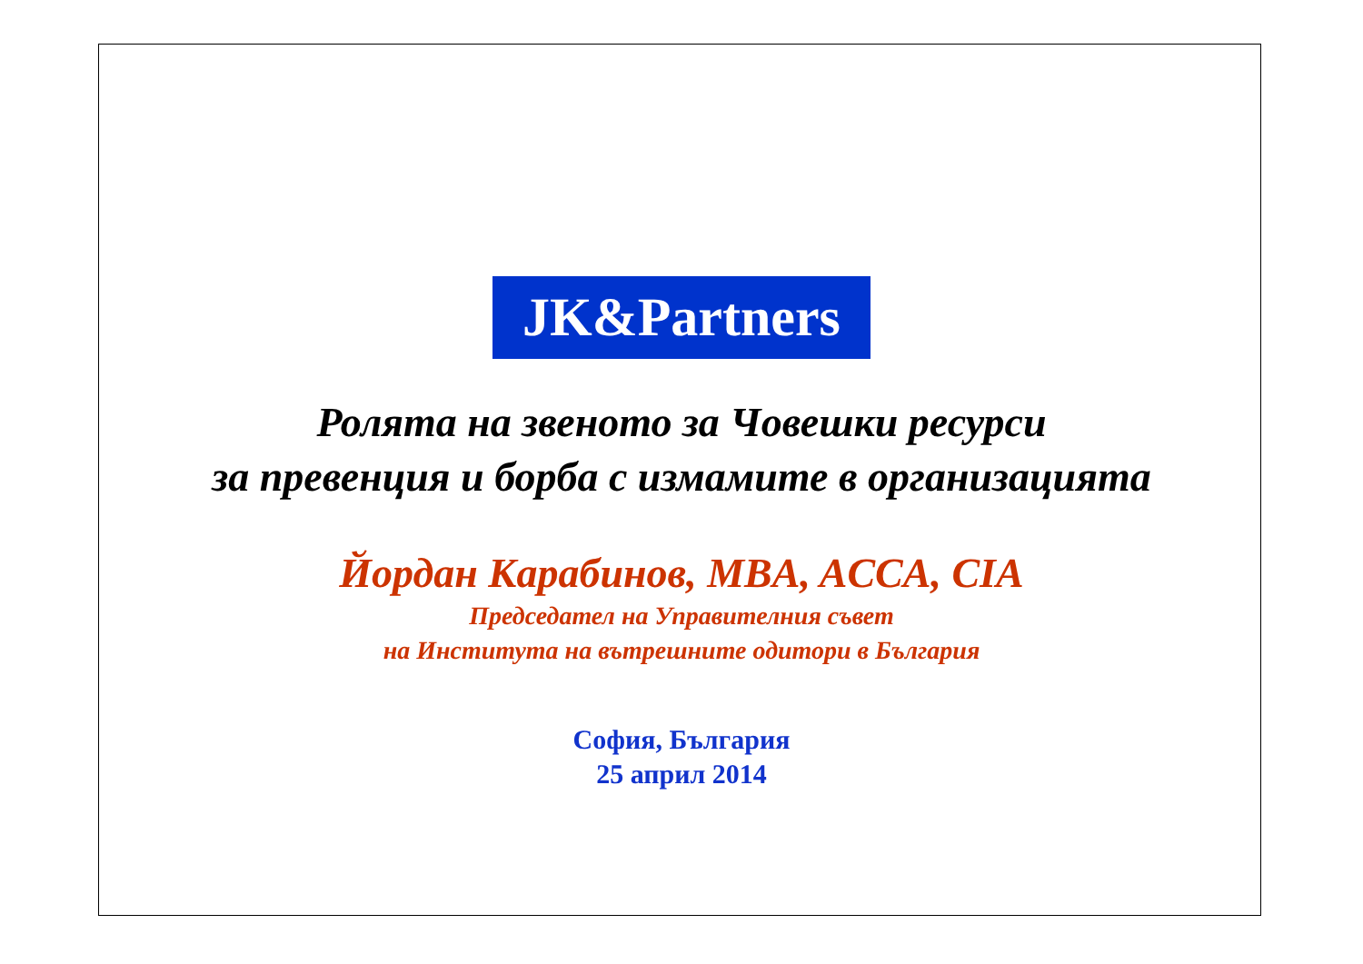JK&Partners
Ролята на звеното за Човешки ресурси
за превенция и борба с измамите в организацията
Йордан Карабинов, MBA, ACCA, CIA
Председател на Управителния съвет
на Института на вътрешните одитори в България
София, България
25 април 2014